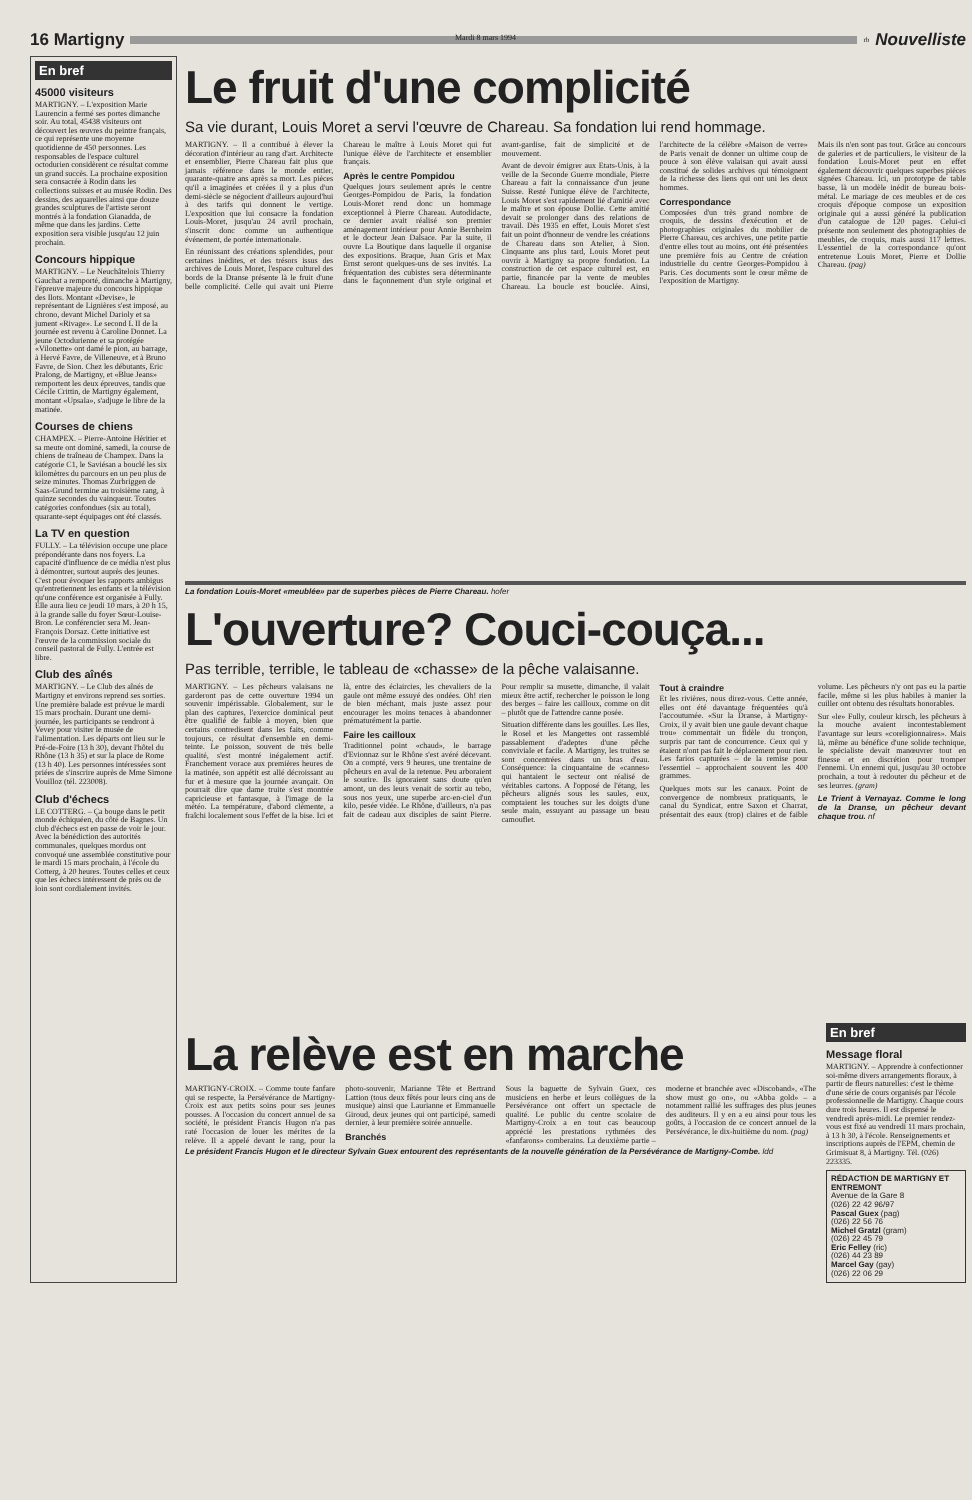Mardi 8 mars 1994
16 Martigny
rb Nouvelliste
En bref
45000 visiteurs
MARTIGNY. – L'exposition Marie Laurencin a fermé ses portes dimanche soir. Au total, 45438 visiteurs ont découvert les œuvres du peintre français, ce qui représente une moyenne quotidienne de 450 personnes. Les responsables de l'espace culturel octodurien considèrent ce résultat comme un grand succès. La prochaine exposition sera consacrée à Rodin dans les collections suisses et au musée Rodin. Des dessins, des aquarelles ainsi que douze grandes sculptures de l'artiste seront montrés à la fondation Gianadda, de même que dans les jardins. Cette exposition sera visible jusqu'au 12 juin prochain.
Concours hippique
MARTIGNY. – Le Neuchâtelois Thierry Gauchat a remporté, dimanche à Martigny, l'épreuve majeure du concours hippique des Ilots. Montant «Devise», le représentant de Lignières s'est imposé, au chrono, devant Michel Darioly et sa jument «Rivage». Le second L II de la journée est revenu à Caroline Donnet. La jeune Octodurienne et sa protégée «Vilonette» ont damé le pion, au barrage, à Hervé Favre, de Villeneuve, et à Bruno Favre, de Sion. Chez les débutants, Eric Pralong, de Martigny, et «Blue Jeans» remportent les deux épreuves, tandis que Cécile Crittin, de Martigny également, montant «Upsala», s'adjuge le libre de la matinée.
Courses de chiens
CHAMPEX. – Pierre-Antoine Héritier et sa meute ont dominé, samedi, la course de chiens de traîneau de Champex. Dans la catégorie C1, le Saviésan a bouclé les six kilomètres du parcours en un peu plus de seize minutes. Thomas Zurbriggen de Saas-Grund termine au troisième rang, à quinze secondes du vainqueur. Toutes catégories confondues (six au total), quarante-sept équipages ont été classés.
La TV en question
FULLY. – La télévision occupe une place prépondérante dans nos foyers. La capacité d'influence de ce média n'est plus à démontrer, surtout auprès des jeunes. C'est pour évoquer les rapports ambigus qu'entretiennent les enfants et la télévision qu'une conférence est organisée à Fully. Elle aura lieu ce jeudi 10 mars, à 20 h 15, à la grande salle du foyer Sœur-Louise-Bron. Le conférencier sera M. Jean-François Dorsaz. Cette initiative est l'œuvre de la commission sociale du conseil pastoral de Fully. L'entrée est libre.
Club des aînés
MARTIGNY. – Le Club des aînés de Martigny et environs reprend ses sorties. Une première balade est prévue le mardi 15 mars prochain. Durant une demi-journée, les participants se rendront à Vevey pour visiter le musée de l'alimentation. Les départs ont lieu sur le Pré-de-Foire (13 h 30), devant l'hôtel du Rhône (13 h 35) et sur la place de Rome (13 h 40). Les personnes intéressées sont priées de s'inscrire auprès de Mme Simone Vouilloz (tél. 223008).
Club d'échecs
LE COTTERG. – Ça bouge dans le petit monde échiquéen, du côté de Bagnes. Un club d'échecs est en passe de voir le jour. Avec la bénédiction des autorités communales, quelques mordus ont convoqué une assemblée constitutive pour le mardi 15 mars prochain, à l'école du Cotterg, à 20 heures. Toutes celles et ceux que les échecs intéressent de près ou de loin sont cordialement invités.
Le fruit d'une complicité
Sa vie durant, Louis Moret a servi l'œuvre de Chareau. Sa fondation lui rend hommage.
MARTIGNY. – Il a contribué à élever la décoration d'intérieur au rang d'art. Architecte et ensemblier, Pierre Chareau fait plus que jamais référence dans le monde entier, quarante-quatre ans après sa mort. Les pièces qu'il a imaginées et créées il y a plus d'un demi-siècle se négocient d'ailleurs aujourd'hui à des tarifs qui donnent le vertige. L'exposition que lui consacre la fondation Louis-Moret, jusqu'au 24 avril prochain, s'inscrit donc comme un authentique événement, de portée internationale.
En réunissant des créations splendides, pour certaines inédites, et des trésors issus des archives de Louis Moret, l'espace culturel des bords de la Dranse présente là le fruit d'une belle complicité. Celle qui avait uni Pierre Chareau le maître à Louis Moret qui fut l'unique élève de l'architecte et ensemblier français.
Après le centre Pompidou
Quelques jours seulement après le centre Georges-Pompidou de Paris, la fondation Louis-Moret rend donc un hommage exceptionnel à Pierre Chareau. Autodidacte, ce dernier avait réalisé son premier aménagement intérieur pour Annie Bernheim et le docteur Jean Dalsace. Par la suite, il ouvre La Boutique dans laquelle il organise des expositions. Braque, Juan Gris et Max Ernst seront quelques-uns de ses invités. La fréquentation des cubistes sera déterminante dans le façonnement d'un style original et avant-gardise, fait de simplicité et de mouvement.
Avant de devoir émigrer aux Etats-Unis, à la veille de la Seconde Guerre mondiale, Pierre Chareau a fait la connaissance d'un jeune Suisse. Resté l'unique élève de l'architecte, Louis Moret s'est rapidement lié d'amitié avec le maître et son épouse Dollie. Cette amitié devait se prolonger dans des relations de travail. Dès 1935 en effet, Louis Moret s'est fait un point d'honneur de vendre les créations de Chareau dans son Atelier, à Sion. Cinquante ans plus tard, Louis Moret peut ouvrir à Martigny sa propre fondation. La construction de cet espace culturel est, en partie, financée par la vente de meubles Chareau. La boucle est bouclée. Ainsi, l'architecte de la célèbre «Maison de verre» de Paris venait de donner un ultime coup de pouce à son élève valaisan qui avait aussi constitué de solides archives qui témoignent de la richesse des liens qui ont uni les deux hommes.
Correspondance
Composées d'un très grand nombre de croquis, de dessins d'exécution et de photographies originales du mobilier de Pierre Chareau, ces archives, une petite partie d'entre elles tout au moins, ont été présentées une première fois au Centre de création industrielle du centre Georges-Pompidou à Paris. Ces documents sont le cœur même de l'exposition de Martigny.
Mais ils n'en sont pas tout. Grâce au concours de galeries et de particuliers, le visiteur de la fondation Louis-Moret peut en effet également découvrir quelques superbes pièces signées Chareau. Ici, un prototype de table basse, là un modèle inédit de bureau bois-métal. Le mariage de ces meubles et de ces croquis d'époque compose un exposition originale qui a aussi généré la publication d'un catalogue de 120 pages. Celui-ci présente non seulement des photographies de meubles, de croquis, mais aussi 117 lettres. L'essentiel de la correspondance qu'ont entretenue Louis Moret, Pierre et Dollie Chareau. (pag)
La fondation Louis-Moret «meublée» par de superbes pièces de Pierre Chareau. hofer
L'ouverture? Couci-couça...
Pas terrible, terrible, le tableau de «chasse» de la pêche valaisanne.
MARTIGNY. – Les pêcheurs valaisans ne garderont pas de cette ouverture 1994 un souvenir impérissable. Globalement, sur le plan des captures, l'exercice dominical peut être qualifié de faible à moyen, bien que certains contredisent dans les faits, comme toujours, ce résultat d'ensemble en demi-teinte. Le poisson, souvent de très belle qualité, s'est montré inégalement actif. Franchement vorace aux premières heures de la matinée, son appétit est allé décroissant au fur et à mesure que la journée avançait. On pourrait dire que dame truite s'est montrée capricieuse et fantasque, à l'image de la météo. La température, d'abord clémente, a fraîchi localement sous l'effet de la bise. Ici et là, entre des éclaircies, les chevaliers de la gaule ont même essuyé des ondées. Oh! rien de bien méchant, mais juste assez pour encourager les moins tenaces à abandonner prématurément la partie.
Faire les cailloux
Traditionnel point «chaud», le barrage d'Evionnaz sur le Rhône s'est avéré décevant. On a compté, vers 9 heures, une trentaine de pêcheurs en aval de la retenue. Peu arboraient le sourire. Ils ignoraient sans doute qu'en amont, un des leurs venait de sortir au tebo, sous nos yeux, une superbe arc-en-ciel d'un kilo, pesée vidée. Le Rhône, d'ailleurs, n'a pas fait de cadeau aux disciples de saint Pierre. Pour remplir sa musette, dimanche, il valait mieux être actif, rechercher le poisson le long des berges – faire les cailloux, comme on dit – plutôt que de l'attendre canne posée.
Situation différente dans les gouilles. Les Iles, le Rosel et les Mangettes ont rassemblé passablement d'adeptes d'une pêche conviviale et facile. A Martigny, les truites se sont concentrées dans un bras d'eau. Conséquence: la cinquantaine de «cannes» qui hantaient le secteur ont réalisé de véritables cartons. A l'opposé de l'étang, les pêcheurs alignés sous les saules, eux, comptaient les touches sur les doigts d'une seule main, essuyant au passage un beau camouflet.
Tout à craindre
Et les rivières, nous direz-vous. Cette année, elles ont été davantage fréquentées qu'à l'accoutumée. «Sur la Dranse, à Martigny-Croix, il y avait bien une gaule devant chaque trou» commentait un fidèle du tronçon, surpris par tant de concurrence. Ceux qui y étaient n'ont pas fait le déplacement pour rien. Les farios capturées – de la remise pour l'essentiel – approchaient souvent les 400 grammes.
Quelques mots sur les canaux. Point de convergence de nombreux pratiquants, le canal du Syndicat, entre Saxon et Charrat, présentait des eaux (trop) claires et de faible volume. Les pêcheurs n'y ont pas eu la partie facile, même si les plus habiles à manier la cuiller ont obtenu des résultats honorables.
Sur «le» Fully, couleur kirsch, les pêcheurs à la mouche avaient incontestablement l'avantage sur leurs «coreligionnaires». Mais là, même au bénéfice d'une solide technique, le spécialiste devait manœuvrer tout en finesse et en discrétion pour tromper l'ennemi. Un ennemi qui, jusqu'au 30 octobre prochain, a tout à redouter du pêcheur et de ses leurres. (gram)
Le Trient à Vernayaz. Comme le long de la Dranse, un pêcheur devant chaque trou. nf
La relève est en marche
MARTIGNY-CROIX. – Comme toute fanfare qui se respecte, la Persévérance de Martigny-Croix est aux petits soins pour ses jeunes pousses. A l'occasion du concert annuel de sa société, le président Francis Hugon n'a pas raté l'occasion de louer les mérites de la relève. Il a appelé devant le rang, pour la photo-souvenir, Marianne Tête et Bertrand Lattion (tous deux fêtés pour leurs cinq ans de musique) ainsi que Laurianne et Emmanuelle Giroud, deux jeunes qui ont participé, samedi dernier, à leur première soirée annuelle.
Branchés
Sous la baguette de Sylvain Guex, ces musiciens en herbe et leurs collègues de la Persévérance ont offert un spectacle de qualité. Le public du centre scolaire de Martigny-Croix a en tout cas beaucoup apprécié les prestations rythmées des «fanfarons» comberains. La deuxième partie – moderne et branchée avec «Discoband», «The show must go on», ou «Abba gold» – a notamment rallié les suffrages des plus jeunes des auditeurs. Il y en a eu ainsi pour tous les goûts, à l'occasion de ce concert annuel de la Persévérance, le dix-huitième du nom. (pag)
Le président Francis Hugon et le directeur Sylvain Guex entourent des représentants de la nouvelle génération de la Persévérance de Martigny-Combe. ldd
En bref
Message floral
MARTIGNY. – Apprendre à confectionner soi-même divers arrangements floraux, à partir de fleurs naturelles: c'est le thème d'une série de cours organisés par l'école professionnelle de Martigny. Chaque cours dure trois heures. Il est dispensé le vendredi après-midi. Le premier rendez-vous est fixé au vendredi 11 mars prochain, à 13 h 30, à l'école. Renseignements et inscriptions auprès de l'EPM, chemin de Grimisuat 8, à Martigny. Tél. (026) 223335.
RÉDACTION DE MARTIGNY ET ENTREMONT
Avenue de la Gare 8
(026) 22 42 96/97
Pascal Guex (pag)
(026) 22 56 76
Michel Gratzl (gram)
(026) 22 45 79
Eric Felley (ric)
(026) 44 23 89
Marcel Gay (gay)
(026) 22 06 29